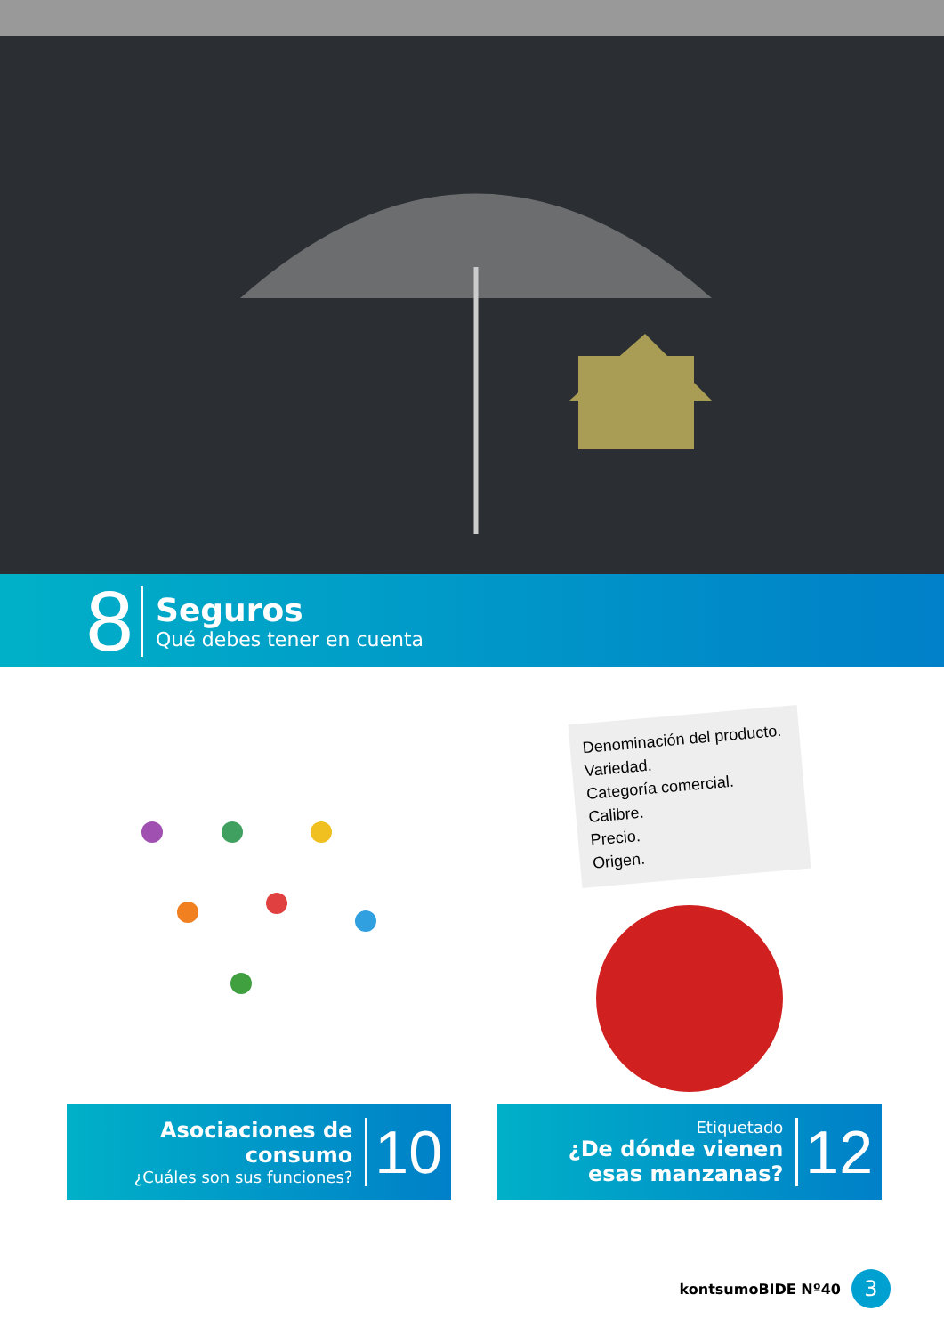8
Seguros
Qué debes tener en cuenta
Asociaciones de
consumo
¿Cuáles son sus funciones?
10
Denominación del producto.
Variedad.
Categoría comercial.
Calibre.
Precio.
Origen.
Etiquetado
¿De dónde vienen
esas manzanas?
12
kontsumoBIDE Nº40
3